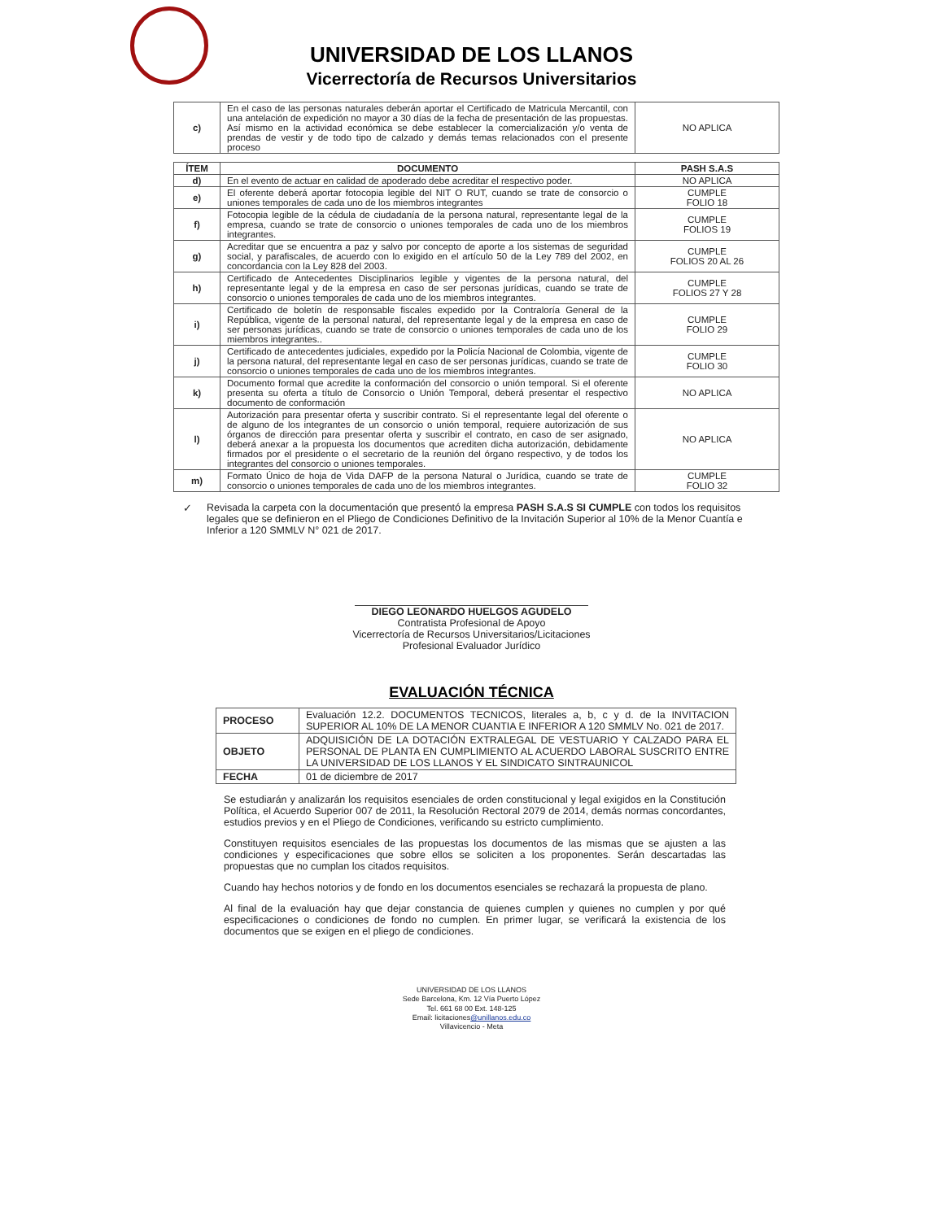UNIVERSIDAD DE LOS LLANOS
Vicerrectoría de Recursos Universitarios
| c) | En el caso de las personas naturales deberán aportar el Certificado de Matricula Mercantil, con una antelación de expedición no mayor a 30 días de la fecha de presentación de las propuestas. Así mismo en la actividad económica se debe establecer la comercialización y/o venta de prendas de vestir y de todo tipo de calzado y demás temas relacionados con el presente proceso | NO APLICA |
| ÍTEM | DOCUMENTO | PASH S.A.S |
| --- | --- | --- |
| d) | En el evento de actuar en calidad de apoderado debe acreditar el respectivo poder. | NO APLICA |
| e) | El oferente deberá aportar fotocopia legible del NIT O RUT, cuando se trate de consorcio o uniones temporales de cada uno de los miembros integrantes | CUMPLE FOLIO 18 |
| f) | Fotocopia legible de la cédula de ciudadanía de la persona natural, representante legal de la empresa, cuando se trate de consorcio o uniones temporales de cada uno de los miembros integrantes. | CUMPLE FOLIOS 19 |
| g) | Acreditar que se encuentra a paz y salvo por concepto de aporte a los sistemas de seguridad social, y parafiscales, de acuerdo con lo exigido en el artículo 50 de la Ley 789 del 2002, en concordancia con la Ley 828 del 2003. | CUMPLE FOLIOS 20 AL 26 |
| h) | Certificado de Antecedentes Disciplinarios legible y vigentes de la persona natural, del representante legal y de la empresa en caso de ser personas jurídicas, cuando se trate de consorcio o uniones temporales de cada uno de los miembros integrantes. | CUMPLE FOLIOS 27 Y 28 |
| i) | Certificado de boletín de responsable fiscales expedido por la Contraloría General de la República, vigente de la personal natural, del representante legal y de la empresa en caso de ser personas jurídicas, cuando se trate de consorcio o uniones temporales de cada uno de los miembros integrantes.. | CUMPLE FOLIO 29 |
| j) | Certificado de antecedentes judiciales, expedido por la Policía Nacional de Colombia, vigente de la persona natural, del representante legal en caso de ser personas jurídicas, cuando se trate de consorcio o uniones temporales de cada uno de los miembros integrantes. | CUMPLE FOLIO 30 |
| k) | Documento formal que acredite la conformación del consorcio o unión temporal. Si el oferente presenta su oferta a título de Consorcio o Unión Temporal, deberá presentar el respectivo documento de conformación | NO APLICA |
| l) | Autorización para presentar oferta y suscribir contrato. Si el representante legal del oferente o de alguno de los integrantes de un consorcio o unión temporal, requiere autorización de sus órganos de dirección para presentar oferta y suscribir el contrato, en caso de ser asignado, deberá anexar a la propuesta los documentos que acrediten dicha autorización, debidamente firmados por el presidente o el secretario de la reunión del órgano respectivo, y de todos los integrantes del consorcio o uniones temporales. | NO APLICA |
| m) | Formato Único de hoja de Vida DAFP de la persona Natural o Jurídica, cuando se trate de consorcio o uniones temporales de cada uno de los miembros integrantes. | CUMPLE FOLIO 32 |
✓ Revisada la carpeta con la documentación que presentó la empresa PASH S.A.S SI CUMPLE con todos los requisitos legales que se definieron en el Pliego de Condiciones Definitivo de la Invitación Superior al 10% de la Menor Cuantía e Inferior a 120 SMMLV N° 021 de 2017.
DIEGO LEONARDO HUELGOS AGUDELO
Contratista Profesional de Apoyo
Vicerrectoría de Recursos Universitarios/Licitaciones
Profesional Evaluador Jurídico
EVALUACIÓN TÉCNICA
| PROCESO | Evaluación 12.2. DOCUMENTOS TECNICOS, literales a, b, c y d. de la INVITACION SUPERIOR AL 10% DE LA MENOR CUANTIA E INFERIOR A 120 SMMLV No. 021 de 2017. |
| OBJETO | ADQUISICIÓN DE LA DOTACIÓN EXTRALEGAL DE VESTUARIO Y CALZADO PARA EL PERSONAL DE PLANTA EN CUMPLIMIENTO AL ACUERDO LABORAL SUSCRITO ENTRE LA UNIVERSIDAD DE LOS LLANOS Y EL SINDICATO SINTRAUNICOL |
| FECHA | 01 de diciembre de 2017 |
Se estudiarán y analizarán los requisitos esenciales de orden constitucional y legal exigidos en la Constitución Política, el Acuerdo Superior 007 de 2011, la Resolución Rectoral 2079 de 2014, demás normas concordantes, estudios previos y en el Pliego de Condiciones, verificando su estricto cumplimiento.
Constituyen requisitos esenciales de las propuestas los documentos de las mismas que se ajusten a las condiciones y especificaciones que sobre ellos se soliciten a los proponentes. Serán descartadas las propuestas que no cumplan los citados requisitos.
Cuando hay hechos notorios y de fondo en los documentos esenciales se rechazará la propuesta de plano.
Al final de la evaluación hay que dejar constancia de quienes cumplen y quienes no cumplen y por qué especificaciones o condiciones de fondo no cumplen. En primer lugar, se verificará la existencia de los documentos que se exigen en el pliego de condiciones.
UNIVERSIDAD DE LOS LLANOS
Sede Barcelona, Km. 12 Vía Puerto López
Tel. 661 68 00 Ext. 148-125
Email: licitaciones@unillanos.edu.co
Villavicencio - Meta